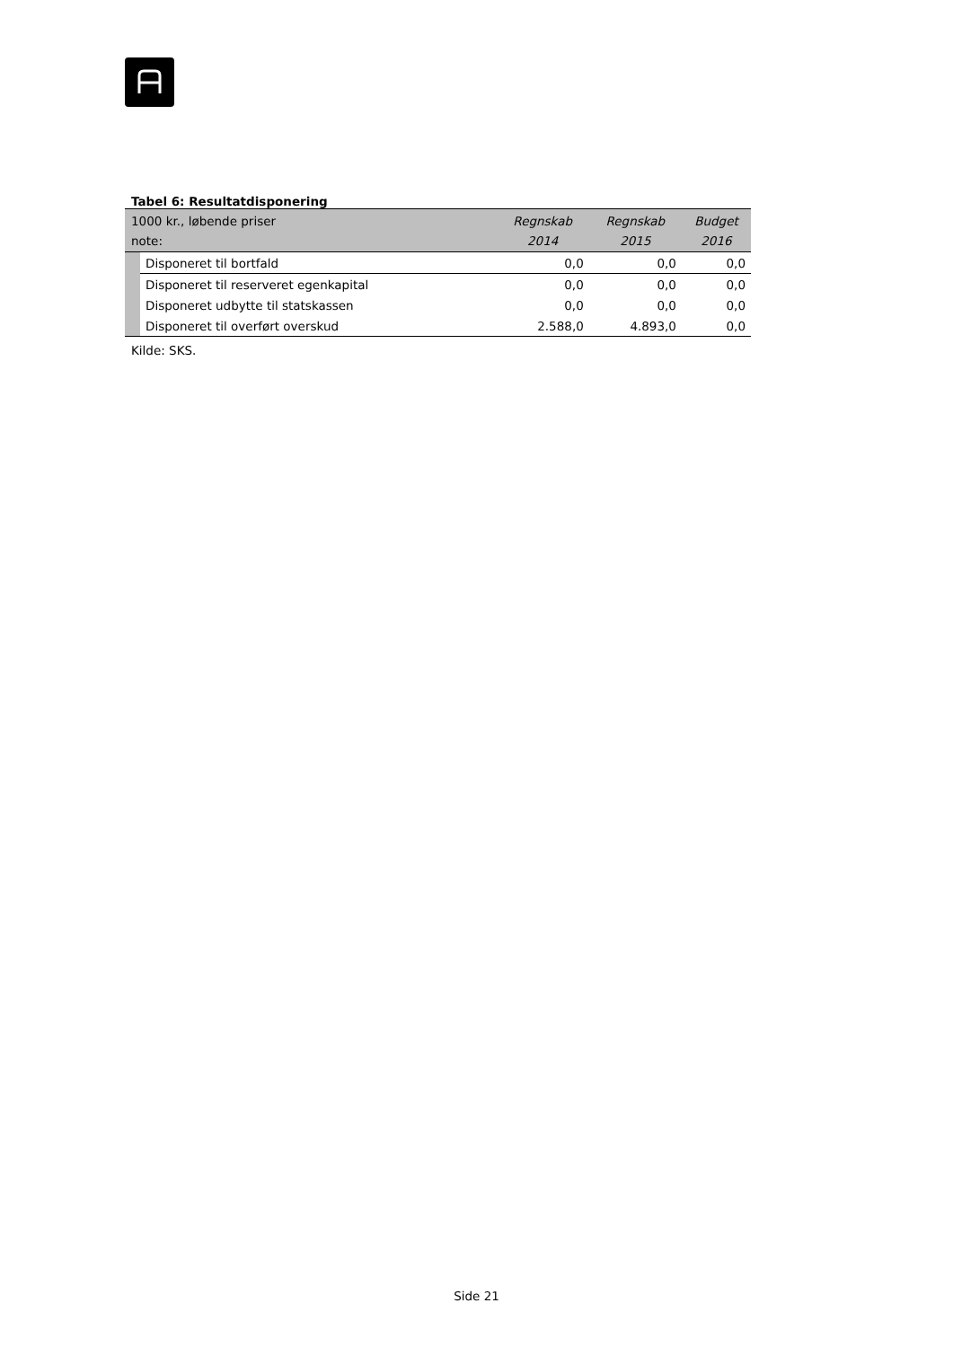Tabel 6: Resultatdisponering
| 1000 kr., løbende priser note: | | Regnskab 2014 | Regnskab 2015 | Budget 2016 |
| --- | --- | --- | --- | --- |
| | Disponeret til bortfald | 0,0 | 0,0 | 0,0 |
| | Disponeret til reserveret egenkapital | 0,0 | 0,0 | 0,0 |
| | Disponeret udbytte til statskassen | 0,0 | 0,0 | 0,0 |
| | Disponeret til overført overskud | 2.588,0 | 4.893,0 | 0,0 |
Kilde: SKS.
Side 21